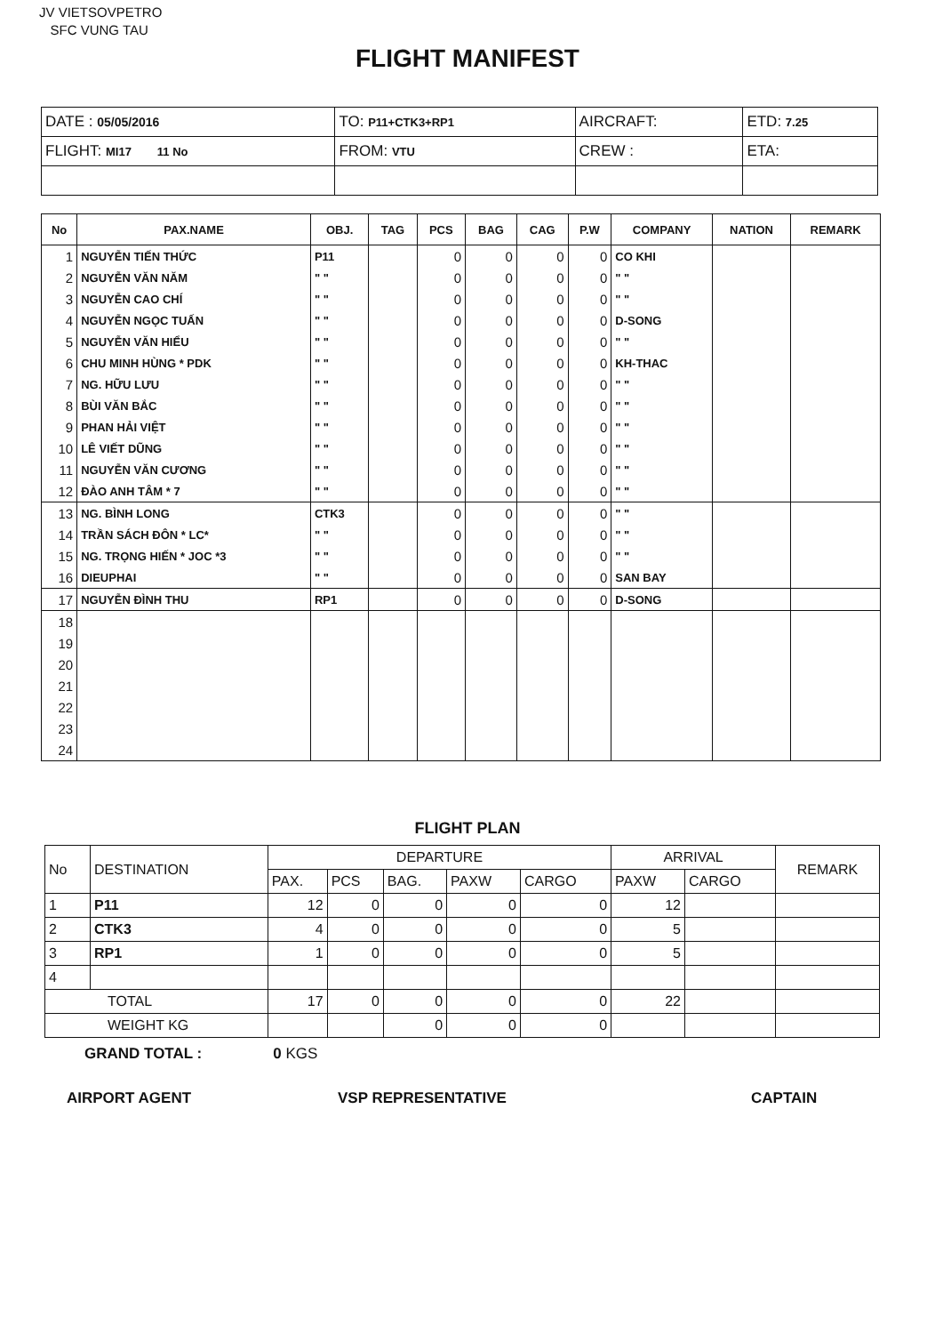JV VIETSOVPETRO
SFC VUNG TAU
FLIGHT MANIFEST
| DATE : 05/05/2016 | TO: P11+CTK3+RP1 | AIRCRAFT: | ETD: 7.25 |
| FLIGHT: MI17 11 No | FROM: VTU | CREW : | ETA: |
| No | PAX.NAME | OBJ. | TAG | PCS | BAG | CAG | P.W | COMPANY | NATION | REMARK |
| --- | --- | --- | --- | --- | --- | --- | --- | --- | --- | --- |
| 1 | NGUYỄN TIẾN THỨC | P11 | | 0 | 0 | 0 | 0 | CO KHI | | |
| 2 | NGUYỄN VĂN NĂM | " " | | 0 | 0 | 0 | 0 | " " | | |
| 3 | NGUYỄN CAO CHÍ | " " | | 0 | 0 | 0 | 0 | " " | | |
| 4 | NGUYỄN NGỌC TUẤN | " " | | 0 | 0 | 0 | 0 | D-SONG | | |
| 5 | NGUYỄN VĂN HIỂU | " " | | 0 | 0 | 0 | 0 | " " | | |
| 6 | CHU MINH HÙNG * PDK | " " | | 0 | 0 | 0 | 0 | KH-THAC | | |
| 7 | NG. HỮU LƯU | " " | | 0 | 0 | 0 | 0 | " " | | |
| 8 | BÙI VĂN BẮC | " " | | 0 | 0 | 0 | 0 | " " | | |
| 9 | PHAN HẢI VIỆT | " " | | 0 | 0 | 0 | 0 | " " | | |
| 10 | LÊ VIẾT DŨNG | " " | | 0 | 0 | 0 | 0 | " " | | |
| 11 | NGUYỄN VĂN CƯƠNG | " " | | 0 | 0 | 0 | 0 | " " | | |
| 12 | ĐÀO ANH TÂM * 7 | " " | | 0 | 0 | 0 | 0 | " " | | |
| 13 | NG. BÌNH LONG | CTK3 | | 0 | 0 | 0 | 0 | " " | | |
| 14 | TRẦN SÁCH ĐÔN * LC* | " " | | 0 | 0 | 0 | 0 | " " | | |
| 15 | NG. TRỌNG HIẾN * JOC *3 | " " | | 0 | 0 | 0 | 0 | " " | | |
| 16 | DIEUPHAI | " " | | 0 | 0 | 0 | 0 | SAN BAY | | |
| 17 | NGUYỄN ĐÌNH THU | RP1 | | 0 | 0 | 0 | 0 | D-SONG | | |
| 18 | | | | | | | | | | |
| 19 | | | | | | | | | | |
| 20 | | | | | | | | | | |
| 21 | | | | | | | | | | |
| 22 | | | | | | | | | | |
| 23 | | | | | | | | | | |
| 24 | | | | | | | | | | |
FLIGHT PLAN
| No | DESTINATION | DEPARTURE | | | | | ARRIVAL | | REMARK |
| | | PAX. | PCS | BAG. | PAXW | CARGO | PAXW | CARGO | |
| 1 | P11 | 12 | 0 | 0 | 0 | 0 | 12 | | |
| 2 | CTK3 | 4 | 0 | 0 | 0 | 0 | 5 | | |
| 3 | RP1 | 1 | 0 | 0 | 0 | 0 | 5 | | |
| 4 | | | | | | | | | |
| TOTAL | | 17 | 0 | 0 | 0 | 0 | 22 | | |
| WEIGHT KG | | | | 0 | 0 | 0 | | | |
GRAND TOTAL : 0 KGS
AIRPORT AGENT VSP REPRESENTATIVE CAPTAIN